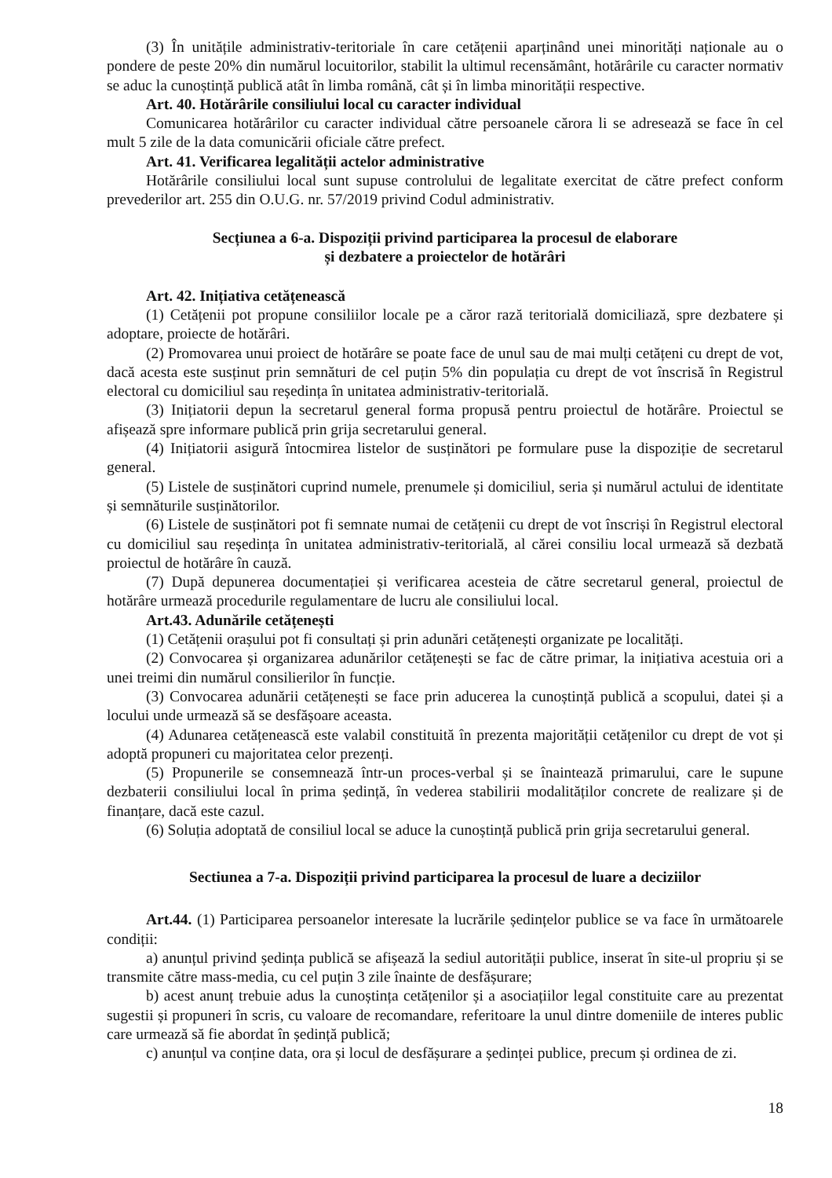(3) În unitățile administrativ-teritoriale în care cetățenii aparținând unei minorități naționale au o pondere de peste 20% din numărul locuitorilor, stabilit la ultimul recensământ, hotărârile cu caracter normativ se aduc la cunoștință publică atât în limba română, cât și în limba minorității respective.
Art. 40. Hotărârile consiliului local cu caracter individual
Comunicarea hotărârilor cu caracter individual către persoanele cărora li se adresează se face în cel mult 5 zile de la data comunicării oficiale către prefect.
Art. 41. Verificarea legalității actelor administrative
Hotărârile consiliului local sunt supuse controlului de legalitate exercitat de către prefect conform prevederilor art. 255 din O.U.G. nr. 57/2019 privind Codul administrativ.
Secțiunea a 6-a. Dispoziții privind participarea la procesul de elaborare
și dezbatere a proiectelor de hotărâri
Art. 42. Inițiativa cetățenească
(1) Cetățenii pot propune consiliilor locale pe a căror rază teritorială domiciliază, spre dezbatere și adoptare, proiecte de hotărâri.
(2) Promovarea unui proiect de hotărâre se poate face de unul sau de mai mulți cetățeni cu drept de vot, dacă acesta este susținut prin semnături de cel puțin 5% din populația cu drept de vot înscrisă în Registrul electoral cu domiciliul sau reședința în unitatea administrativ-teritorială.
(3) Inițiatorii depun la secretarul general forma propusă pentru proiectul de hotărâre. Proiectul se afișează spre informare publică prin grija secretarului general.
(4) Inițiatorii asigură întocmirea listelor de susținători pe formulare puse la dispoziție de secretarul general.
(5) Listele de susținători cuprind numele, prenumele și domiciliul, seria și numărul actului de identitate și semnăturile susținătorilor.
(6) Listele de susținători pot fi semnate numai de cetățenii cu drept de vot înscriși în Registrul electoral cu domiciliul sau reședința în unitatea administrativ-teritorială, al cărei consiliu local urmează să dezbată proiectul de hotărâre în cauză.
(7) După depunerea documentației și verificarea acesteia de către secretarul general, proiectul de hotărâre urmează procedurile regulamentare de lucru ale consiliului local.
Art.43. Adunările cetățenești
(1) Cetățenii orașului pot fi consultați și prin adunări cetățenești organizate pe localități.
(2) Convocarea și organizarea adunărilor cetățenești se fac de către primar, la inițiativa acestuia ori a unei treimi din numărul consilierilor în funcție.
(3) Convocarea adunării cetățenești se face prin aducerea la cunoștință publică a scopului, datei și a locului unde urmează să se desfășoare aceasta.
(4) Adunarea cetățenească este valabil constituită în prezenta majorității cetățenilor cu drept de vot și adoptă propuneri cu majoritatea celor prezenți.
(5) Propunerile se consemnează într-un proces-verbal și se înaintează primarului, care le supune dezbaterii consiliului local în prima ședință, în vederea stabilirii modalităților concrete de realizare și de finanțare, dacă este cazul.
(6) Soluția adoptată de consiliul local se aduce la cunoștință publică prin grija secretarului general.
Sectiunea a 7-a. Dispoziții privind participarea la procesul de luare a deciziilor
Art.44. (1) Participarea persoanelor interesate la lucrările ședințelor publice se va face în următoarele condiții:
a) anunțul privind ședința publică se afișează la sediul autorității publice, inserat în site-ul propriu și se transmite către mass-media, cu cel puțin 3 zile înainte de desfășurare;
b) acest anunț trebuie adus la cunoștința cetățenilor și a asociațiilor legal constituite care au prezentat sugestii și propuneri în scris, cu valoare de recomandare, referitoare la unul dintre domeniile de interes public care urmează să fie abordat în ședință publică;
c) anunțul va conține data, ora și locul de desfășurare a ședinței publice, precum și ordinea de zi.
18